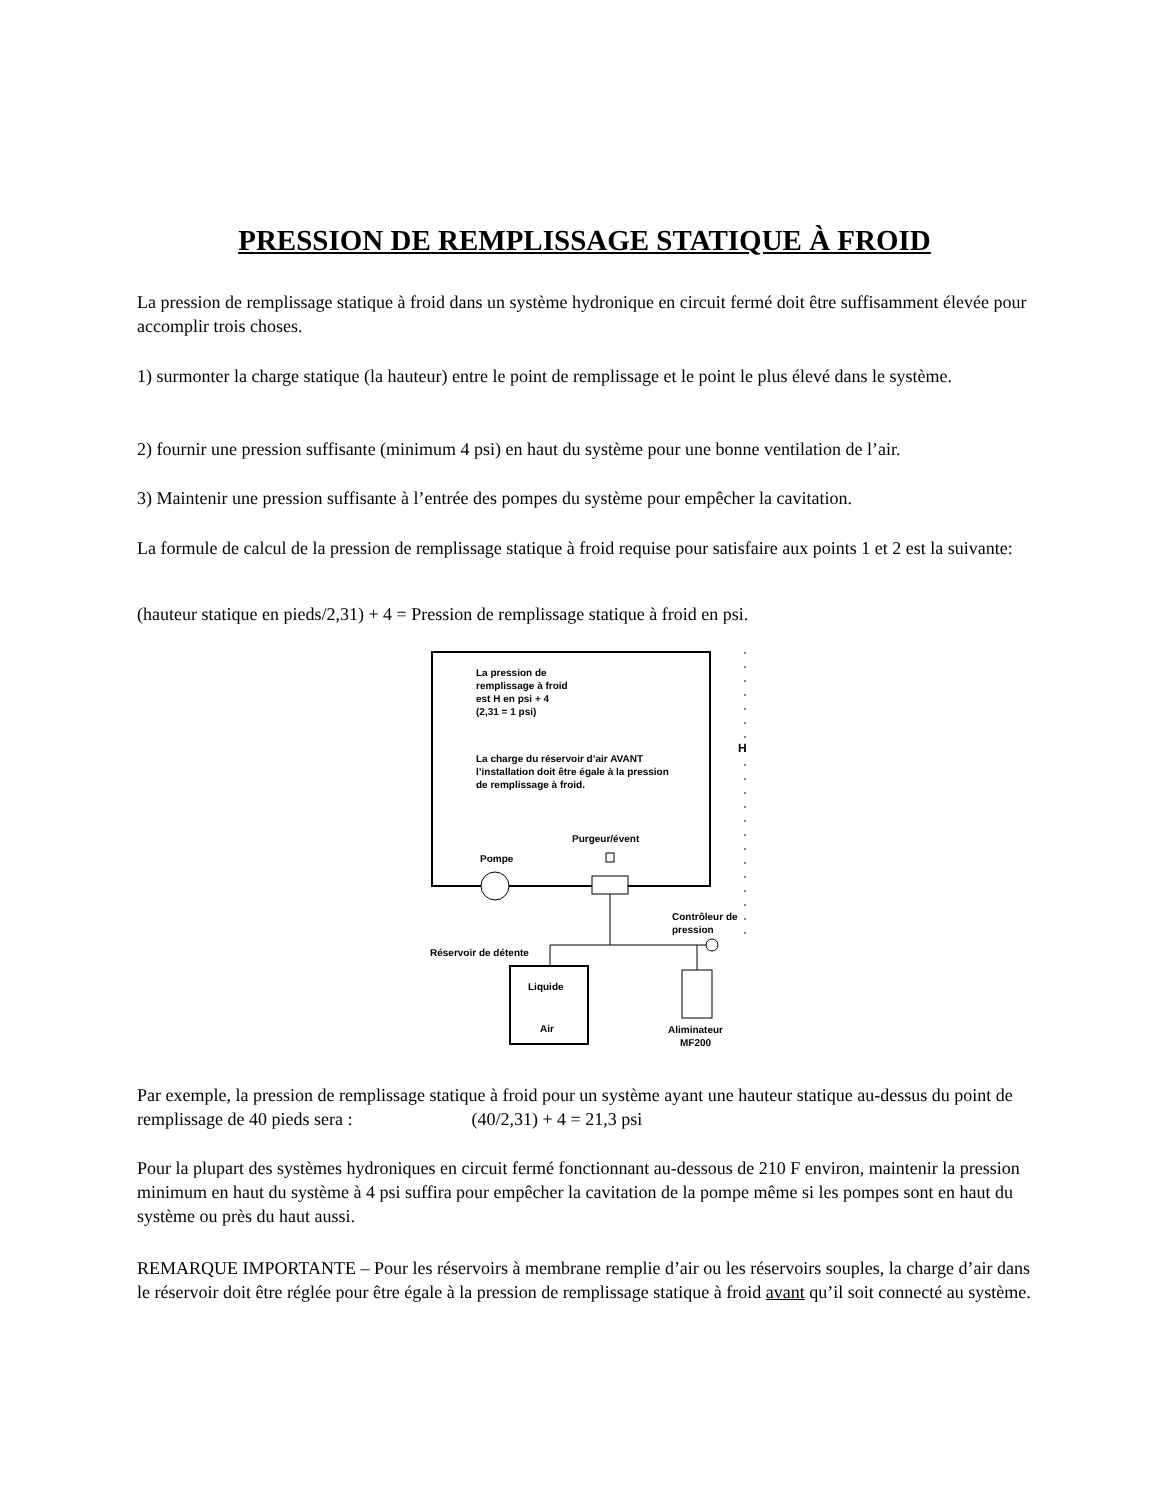PRESSION DE REMPLISSAGE STATIQUE À FROID
La pression de remplissage statique à froid dans un système hydronique en circuit fermé doit être suffisamment élevée pour accomplir trois choses.
1) surmonter la charge statique (la hauteur) entre le point de remplissage et le point le plus élevé dans le système.
2) fournir une pression suffisante (minimum 4 psi) en haut du système pour une bonne ventilation de l’air.
3) Maintenir une pression suffisante à l’entrée des pompes du système pour empêcher la cavitation.
La formule de calcul de la pression de remplissage statique à froid requise pour satisfaire aux points 1 et 2 est la suivante:
(hauteur statique en pieds/2,31) + 4 = Pression de remplissage statique à froid en psi.
La pression de
remplissage à froid
est H en psi + 4
(2,31 = 1 psi)
La charge du réservoir d’air AVANT
l’installation doit être égale à la pression
de remplissage à froid.
H
Purgeur/évent
Pompe
Contrôleur de
pression
Réservoir de détente
Liquide
Air
Aliminateur
MF200
Par exemple, la pression de remplissage statique à froid pour un système ayant une hauteur statique au-dessus du point de remplissage de 40 pieds sera : (40/2,31) + 4 = 21,3 psi
Pour la plupart des systèmes hydroniques en circuit fermé fonctionnant au-dessous de 210 F environ, maintenir la pression minimum en haut du système à 4 psi suffira pour empêcher la cavitation de la pompe même si les pompes sont en haut du système ou près du haut aussi.
REMARQUE IMPORTANTE – Pour les réservoirs à membrane remplie d’air ou les réservoirs souples, la charge d’air dans le réservoir doit être réglée pour être égale à la pression de remplissage statique à froid avant qu’il soit connecté au système.